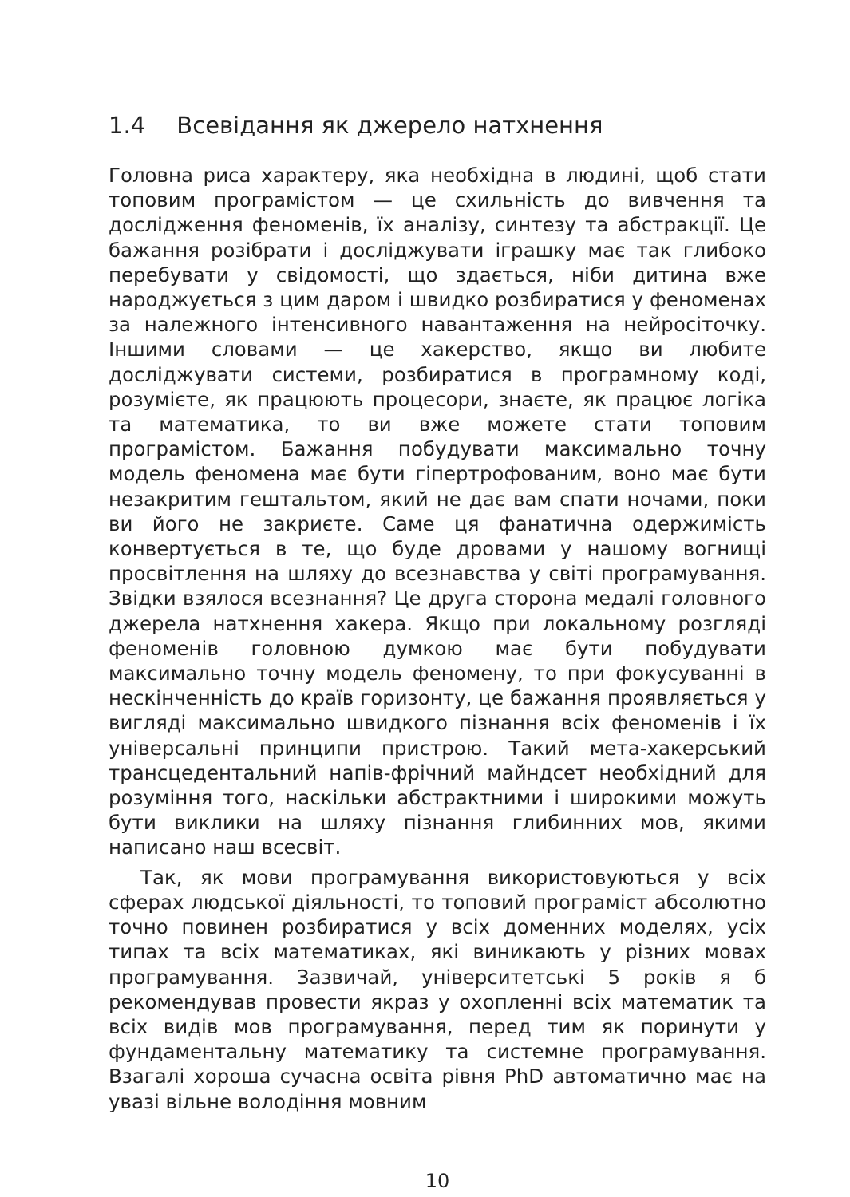1.4 Всевідання як джерело натхнення
Головна риса характеру, яка необхідна в людині, щоб стати топовим програмістом — це схильність до вивчення та дослідження феноменів, їх аналізу, синтезу та абстракції. Це бажання розібрати і досліджувати іграшку має так глибоко перебувати у свідомості, що здається, ніби дитина вже народжується з цим даром і швидко розбиратися у феноменах за належного інтенсивного навантаження на нейросіточку. Іншими словами — це хакерство, якщо ви любите досліджувати системи, розбиратися в програмному коді, розумієте, як працюють процесори, знаєте, як працює логіка та математика, то ви вже можете стати топовим програмістом. Бажання побудувати максимально точну модель феномена має бути гіпертрофованим, воно має бути незакритим гештальтом, який не дає вам спати ночами, поки ви його не закриєте. Саме ця фанатична одержимість конвертується в те, що буде дровами у нашому вогнищі просвітлення на шляху до всезнавства у світі програмування. Звідки взялося всезнання? Це друга сторона медалі головного джерела натхнення хакера. Якщо при локальному розгляді феноменів головною думкою має бути побудувати максимально точну модель феномену, то при фокусуванні в нескінченність до країв горизонту, це бажання проявляється у вигляді максимально швидкого пізнання всіх феноменів і їх універсальні принципи пристрою. Такий мета-хакерський трансцедентальний напів-фрічний майндсет необхідний для розуміння того, наскільки абстрактними і широкими можуть бути виклики на шляху пізнання глибинних мов, якими написано наш всесвіт.
Так, як мови програмування використовуються у всіх сферах людської діяльності, то топовий програміст абсолютно точно повинен розбиратися у всіх доменних моделях, усіх типах та всіх математиках, які виникають у різних мовах програмування. Зазвичай, університетські 5 років я б рекомендував провести якраз у охопленні всіх математик та всіх видів мов програмування, перед тим як поринути у фундаментальну математику та системне програмування. Взагалі хороша сучасна освіта рівня PhD автоматично має на увазі вільне володіння мовним
10